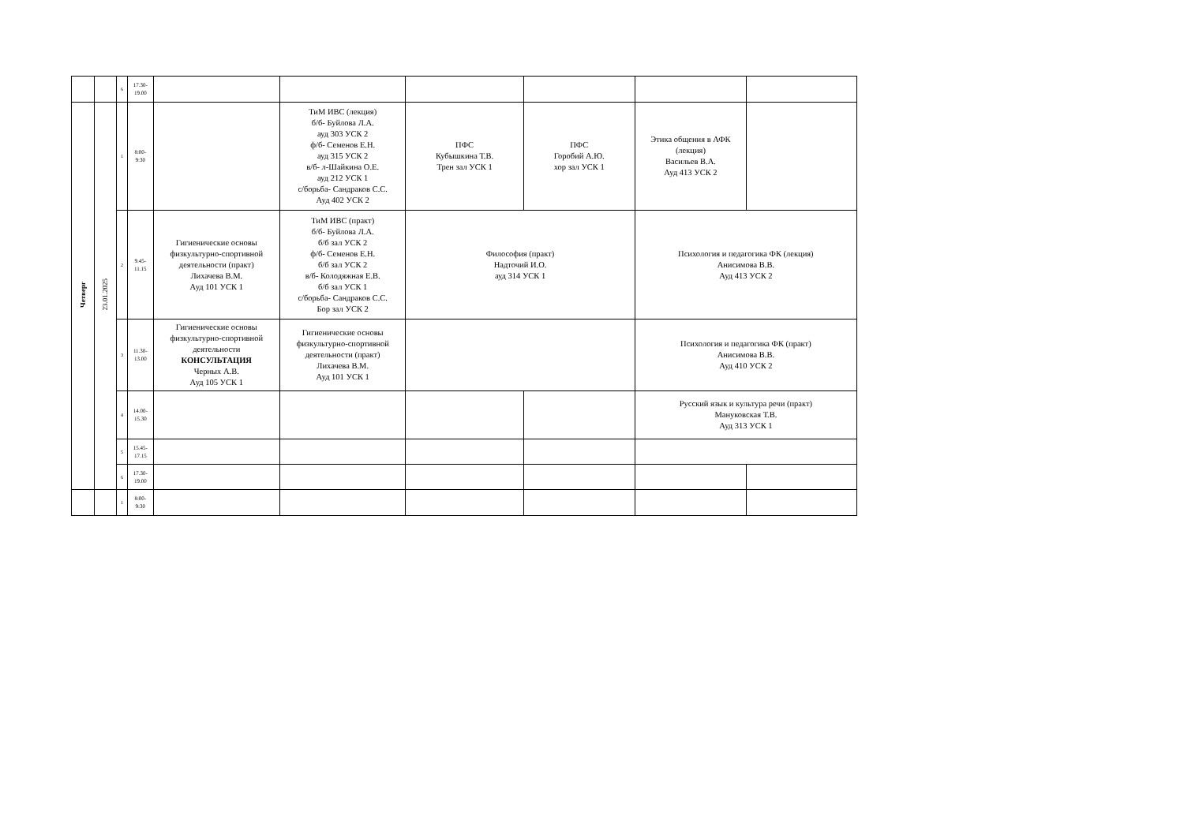| | | 6 | 17.30- 19.00 | | | | | | |
| Четверг | 23.01.2025 | 1 | 8:00- 9:30 | | ТиМ ИВС (лекция) б/б- Буйлова Л.А. ауд 303 УСК 2 ф/б- Семенов Е.Н. ауд 315 УСК 2 в/б- л-Шайкина О.Е. ауд 212 УСК 1 с/борьба- Сандраков С.С. Ауд 402 УСК 2 | ПФС Кубышкина Т.В. Трен зал УСК 1 | ПФС Горобий А.Ю. хор зал УСК 1 | Этика общения в АФК (лекция) Васильев В.А. Ауд 413 УСК 2 | |
| | | 2 | 9.45- 11.15 | Гигиенические основы физкультурно-спортивной деятельности (практ) Лихачева В.М. Ауд 101 УСК 1 | ТиМ ИВС (практ) б/б- Буйлова Л.А. б/б зал УСК 2 ф/б- Семенов Е.Н. б/б зал УСК 2 в/б- Колодяжная Е.В. б/б зал УСК 1 с/борьба- Сандраков С.С. Бор зал УСК 2 | Философия (практ) Надточий И.О. ауд 314 УСК 1 | | Психология и педагогика ФК (лекция) Анисимова В.В. Ауд 413 УСК 2 | |
| | | 3 | 11.30- 13.00 | Гигиенические основы физкультурно-спортивной деятельности КОНСУЛЬТАЦИЯ Черных А.В. Ауд 105 УСК 1 | Гигиенические основы физкультурно-спортивной деятельности (практ) Лихачева В.М. Ауд 101 УСК 1 | | | Психология и педагогика ФК (практ) Анисимова В.В. Ауд 410 УСК 2 | |
| | | 4 | 14.00- 15.30 | | | | | Русский язык и культура речи (практ) Мануковская Т.В. Ауд 313 УСК 1 | |
| | | 5 | 15.45- 17.15 | | | | | | |
| | | 6 | 17.30- 19.00 | | | | | | |
| | | 1 | 8:00- 9:30 | | | | | | |